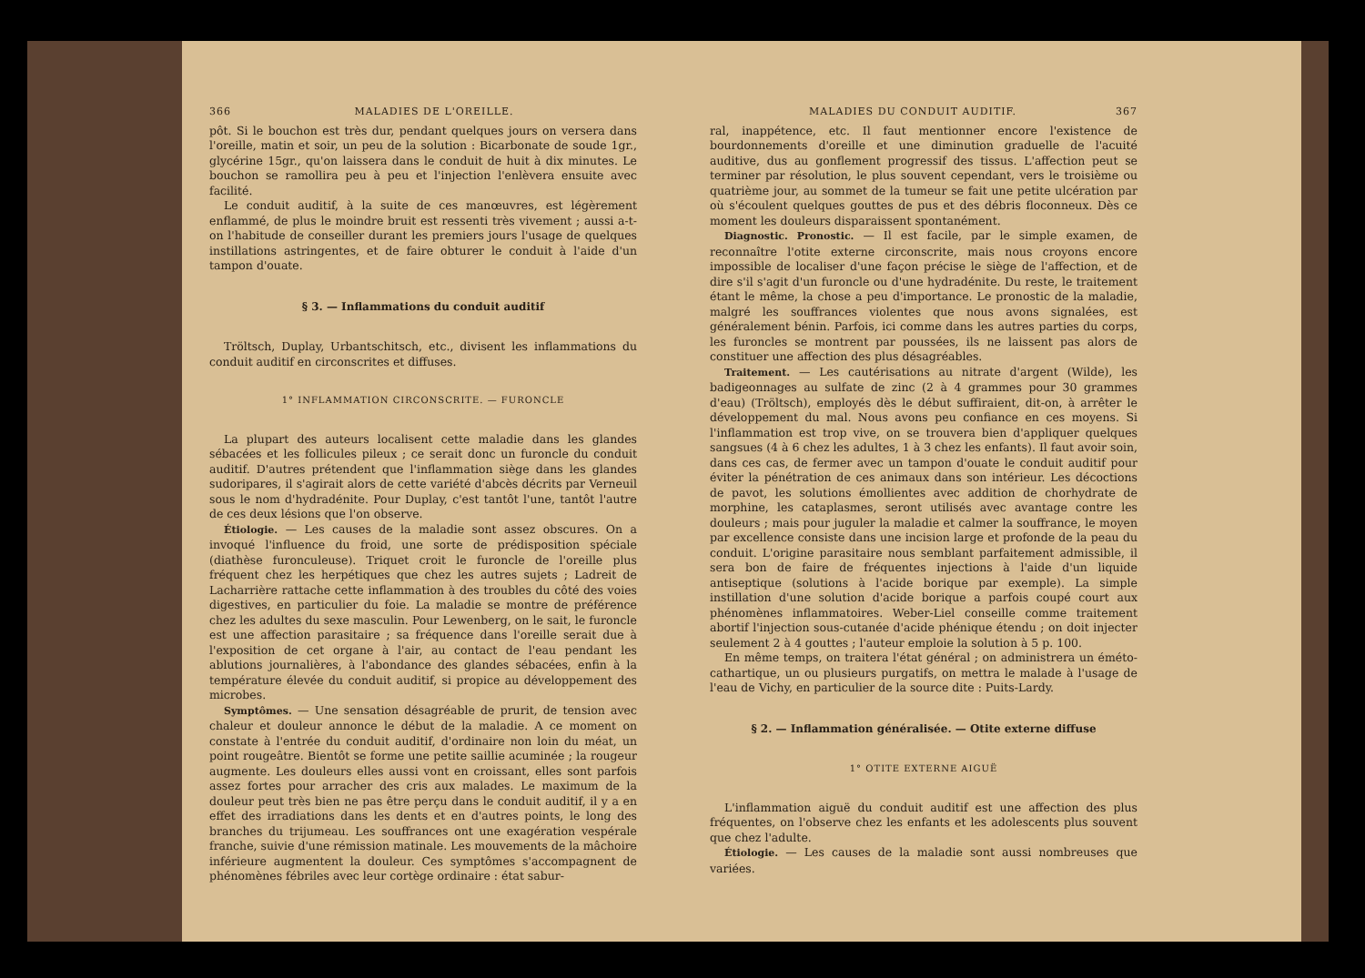366 MALADIES DE L'OREILLE.
pôt. Si le bouchon est très dur, pendant quelques jours on versera dans l'oreille, matin et soir, un peu de la solution : Bicarbonate de soude 1gr., glycérine 15gr., qu'on laissera dans le conduit de huit à dix minutes. Le bouchon se ramollira peu à peu et l'injection l'enlèvera ensuite avec facilité.
Le conduit auditif, à la suite de ces manœuvres, est légèrement enflammé, de plus le moindre bruit est ressenti très vivement ; aussi a-t-on l'habitude de conseiller durant les premiers jours l'usage de quelques instillations astringentes, et de faire obturer le conduit à l'aide d'un tampon d'ouate.
§ 3. — Inflammations du conduit auditif
Tröltsch, Duplay, Urbantschitsch, etc., divisent les inflammations du conduit auditif en circonscrites et diffuses.
1° INFLAMMATION CIRCONSCRITE. — FURONCLE
La plupart des auteurs localisent cette maladie dans les glandes sébacées et les follicules pileux ; ce serait donc un furoncle du conduit auditif. D'autres prétendent que l'inflammation siège dans les glandes sudoripares, il s'agirait alors de cette variété d'abcès décrits par Verneuil sous le nom d'hydradénite. Pour Duplay, c'est tantôt l'une, tantôt l'autre de ces deux lésions que l'on observe.
Étiologie. — Les causes de la maladie sont assez obscures. On a invoqué l'influence du froid, une sorte de prédisposition spéciale (diathèse furonculeuse). Triquet croit le furoncle de l'oreille plus fréquent chez les herpétiques que chez les autres sujets ; Ladreit de Lacharrière rattache cette inflammation à des troubles du côté des voies digestives, en particulier du foie. La maladie se montre de préférence chez les adultes du sexe masculin. Pour Lewenberg, on le sait, le furoncle est une affection parasitaire ; sa fréquence dans l'oreille serait due à l'exposition de cet organe à l'air, au contact de l'eau pendant les ablutions journalières, à l'abondance des glandes sébacées, enfin à la température élevée du conduit auditif, si propice au développement des microbes.
Symptômes. — Une sensation désagréable de prurit, de tension avec chaleur et douleur annonce le début de la maladie. A ce moment on constate à l'entrée du conduit auditif, d'ordinaire non loin du méat, un point rougeâtre. Bientôt se forme une petite saillie acuminée ; la rougeur augmente. Les douleurs elles aussi vont en croissant, elles sont parfois assez fortes pour arracher des cris aux malades. Le maximum de la douleur peut très bien ne pas être perçu dans le conduit auditif, il y a en effet des irradiations dans les dents et en d'autres points, le long des branches du trijumeau. Les souffrances ont une exagération vespérale franche, suivie d'une rémission matinale. Les mouvements de la mâchoire inférieure augmentent la douleur. Ces symptômes s'accompagnent de phénomènes fébriles avec leur cortège ordinaire : état sabur-
MALADIES DU CONDUIT AUDITIF. 367
ral, inappétence, etc. Il faut mentionner encore l'existence de bourdonnements d'oreille et une diminution graduelle de l'acuité auditive, dus au gonflement progressif des tissus. L'affection peut se terminer par résolution, le plus souvent cependant, vers le troisième ou quatrième jour, au sommet de la tumeur se fait une petite ulcération par où s'écoulent quelques gouttes de pus et des débris floconneux. Dès ce moment les douleurs disparaissent spontanément.
Diagnostic. Pronostic. — Il est facile, par le simple examen, de reconnaître l'otite externe circonscrite, mais nous croyons encore impossible de localiser d'une façon précise le siège de l'affection, et de dire s'il s'agit d'un furoncle ou d'une hydradénite. Du reste, le traitement étant le même, la chose a peu d'importance. Le pronostic de la maladie, malgré les souffrances violentes que nous avons signalées, est généralement bénin. Parfois, ici comme dans les autres parties du corps, les furoncles se montrent par poussées, ils ne laissent pas alors de constituer une affection des plus désagréables.
Traitement. — Les cautérisations au nitrate d'argent (Wilde), les badigeonnages au sulfate de zinc (2 à 4 grammes pour 30 grammes d'eau) (Tröltsch), employés dès le début suffiraient, dit-on, à arrêter le développement du mal. Nous avons peu confiance en ces moyens. Si l'inflammation est trop vive, on se trouvera bien d'appliquer quelques sangsues (4 à 6 chez les adultes, 1 à 3 chez les enfants). Il faut avoir soin, dans ces cas, de fermer avec un tampon d'ouate le conduit auditif pour éviter la pénétration de ces animaux dans son intérieur. Les décoctions de pavot, les solutions émollientes avec addition de chorhydrate de morphine, les cataplasmes, seront utilisés avec avantage contre les douleurs ; mais pour juguler la maladie et calmer la souffrance, le moyen par excellence consiste dans une incision large et profonde de la peau du conduit. L'origine parasitaire nous semblant parfaitement admissible, il sera bon de faire de fréquentes injections à l'aide d'un liquide antiseptique (solutions à l'acide borique par exemple). La simple instillation d'une solution d'acide borique a parfois coupé court aux phénomènes inflammatoires. Weber-Liel conseille comme traitement abortif l'injection sous-cutanée d'acide phénique étendu ; on doit injecter seulement 2 à 4 gouttes ; l'auteur emploie la solution à 5 p. 100.
En même temps, on traitera l'état général ; on administrera un éméto-cathartique, un ou plusieurs purgatifs, on mettra le malade à l'usage de l'eau de Vichy, en particulier de la source dite : Puits-Lardy.
§ 2. — Inflammation généralisée. — Otite externe diffuse
1° OTITE EXTERNE AIGUË
L'inflammation aiguë du conduit auditif est une affection des plus fréquentes, on l'observe chez les enfants et les adolescents plus souvent que chez l'adulte.
Étiologie. — Les causes de la maladie sont aussi nombreuses que variées.